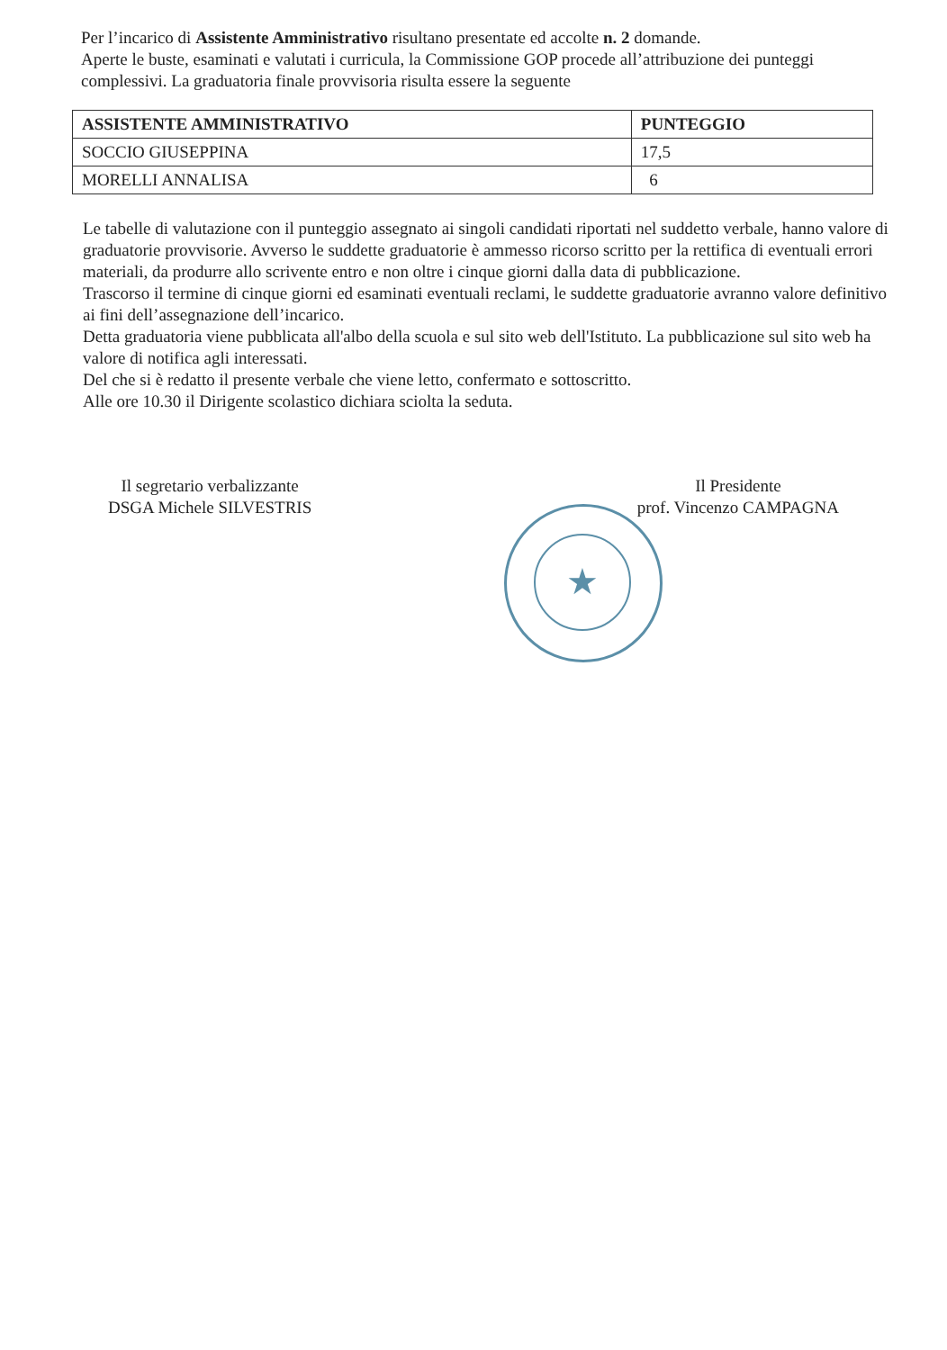Per l’incarico di Assistente Amministrativo risultano presentate ed accolte n. 2 domande.
Aperte le buste, esaminati e valutati i curricula, la Commissione GOP procede all’attribuzione dei punteggi complessivi. La graduatoria finale provvisoria risulta essere la seguente
| ASSISTENTE AMMINISTRATIVO | PUNTEGGIO |
| --- | --- |
| SOCCIO GIUSEPPINA | 17,5 |
| MORELLI ANNALISA | 6 |
Le tabelle di valutazione con il punteggio assegnato ai singoli candidati riportati nel suddetto verbale, hanno valore di graduatorie provvisorie. Avverso le suddette graduatorie è ammesso ricorso scritto per la rettifica di eventuali errori materiali, da produrre allo scrivente entro e non oltre i cinque giorni dalla data di pubblicazione.
Trascorso il termine di cinque giorni ed esaminati eventuali reclami, le suddette graduatorie avranno valore definitivo ai fini dell’assegnazione dell’incarico.
Detta graduatoria viene pubblicata all'albo della scuola e sul sito web dell'Istituto. La pubblicazione sul sito web ha valore di notifica agli interessati.
Del che si è redatto il presente verbale che viene letto, confermato e sottoscritto.
Alle ore 10.30 il Dirigente scolastico dichiara sciolta la seduta.
Il segretario verbalizzante
DSGA Michele SILVESTRIS
Il Presidente
prof. Vincenzo CAMPAGNA
★